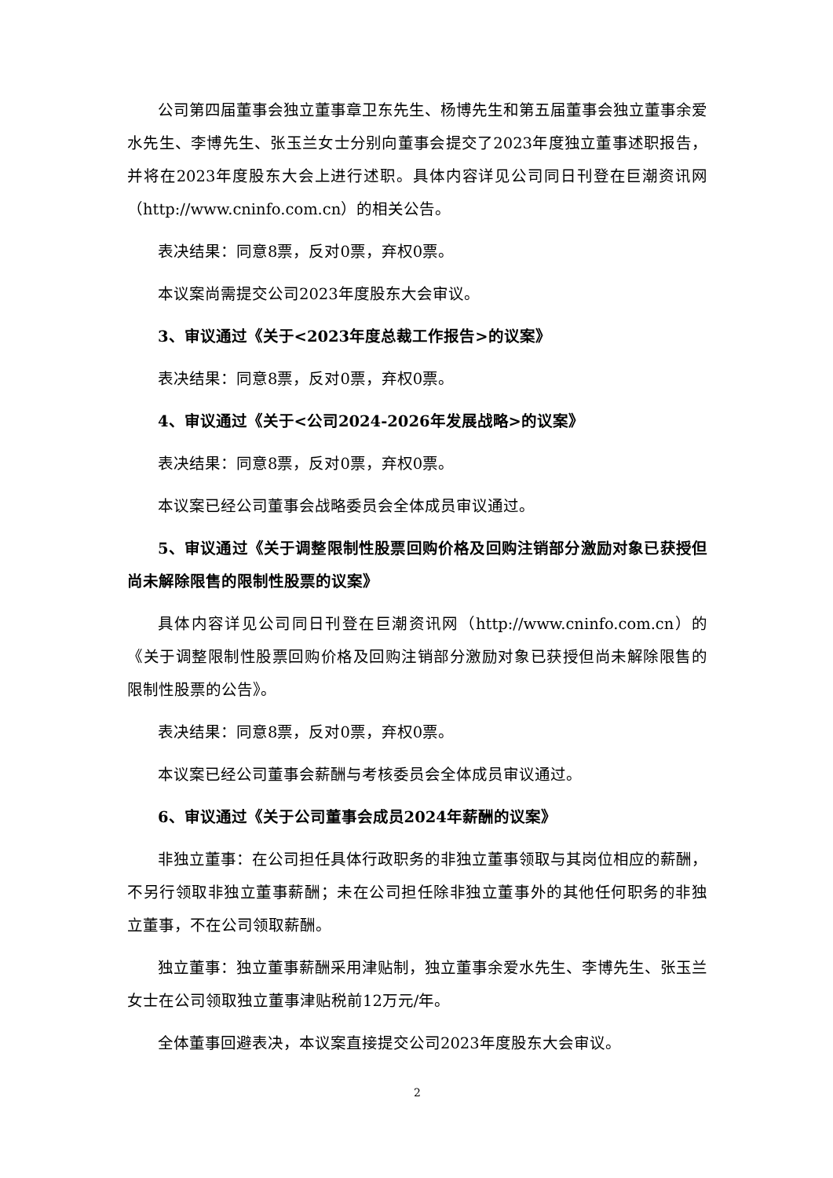公司第四届董事会独立董事章卫东先生、杨博先生和第五届董事会独立董事余爱水先生、李博先生、张玉兰女士分别向董事会提交了2023年度独立董事述职报告，并将在2023年度股东大会上进行述职。具体内容详见公司同日刊登在巨潮资讯网（http://www.cninfo.com.cn）的相关公告。
表决结果：同意8票，反对0票，弃权0票。
本议案尚需提交公司2023年度股东大会审议。
3、审议通过《关于<2023年度总裁工作报告>的议案》
表决结果：同意8票，反对0票，弃权0票。
4、审议通过《关于<公司2024-2026年发展战略>的议案》
表决结果：同意8票，反对0票，弃权0票。
本议案已经公司董事会战略委员会全体成员审议通过。
5、审议通过《关于调整限制性股票回购价格及回购注销部分激励对象已获授但尚未解除限售的限制性股票的议案》
具体内容详见公司同日刊登在巨潮资讯网（http://www.cninfo.com.cn）的《关于调整限制性股票回购价格及回购注销部分激励对象已获授但尚未解除限售的限制性股票的公告》。
表决结果：同意8票，反对0票，弃权0票。
本议案已经公司董事会薪酬与考核委员会全体成员审议通过。
6、审议通过《关于公司董事会成员2024年薪酬的议案》
非独立董事：在公司担任具体行政职务的非独立董事领取与其岗位相应的薪酬，不另行领取非独立董事薪酬；未在公司担任除非独立董事外的其他任何职务的非独立董事，不在公司领取薪酬。
独立董事：独立董事薪酬采用津贴制，独立董事余爱水先生、李博先生、张玉兰女士在公司领取独立董事津贴税前12万元/年。
全体董事回避表决，本议案直接提交公司2023年度股东大会审议。
2